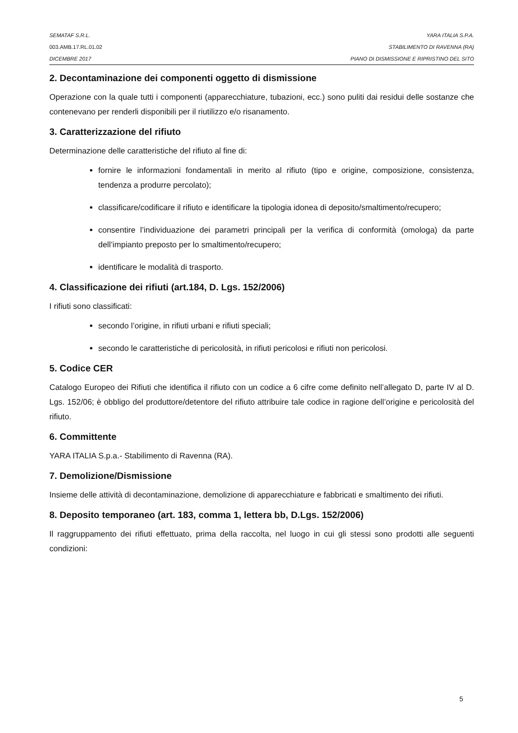SEMATAF S.R.L. YARA ITALIA S.P.A.
003.AMB.17.RL.01.02 STABILIMENTO DI RAVENNA (RA)
DICEMBRE 2017 PIANO DI DISMISSIONE E RIPRISTINO DEL SITO
2. Decontaminazione dei componenti oggetto di dismissione
Operazione con la quale tutti i componenti (apparecchiature, tubazioni, ecc.) sono puliti dai residui delle sostanze che contenevano per renderli disponibili per il riutilizzo e/o risanamento.
3. Caratterizzazione del rifiuto
Determinazione delle caratteristiche del rifiuto al fine di:
fornire le informazioni fondamentali in merito al rifiuto (tipo e origine, composizione, consistenza, tendenza a produrre percolato);
classificare/codificare il rifiuto e identificare la tipologia idonea di deposito/smaltimento/recupero;
consentire l’individuazione dei parametri principali per la verifica di conformità (omologa) da parte dell’impianto preposto per lo smaltimento/recupero;
identificare le modalità di trasporto.
4. Classificazione dei rifiuti (art.184, D. Lgs. 152/2006)
I rifiuti sono classificati:
secondo l’origine, in rifiuti urbani e rifiuti speciali;
secondo le caratteristiche di pericolosità, in rifiuti pericolosi e rifiuti non pericolosi.
5. Codice CER
Catalogo Europeo dei Rifiuti che identifica il rifiuto con un codice a 6 cifre come definito nell’allegato D, parte IV al D. Lgs. 152/06; è obbligo del produttore/detentore del rifiuto attribuire tale codice in ragione dell’origine e pericolosità del rifiuto.
6. Committente
YARA ITALIA S.p.a.- Stabilimento di Ravenna (RA).
7. Demolizione/Dismissione
Insieme delle attività di decontaminazione, demolizione di apparecchiature e fabbricati e smaltimento dei rifiuti.
8. Deposito temporaneo (art. 183, comma 1, lettera bb, D.Lgs. 152/2006)
Il raggruppamento dei rifiuti effettuato, prima della raccolta, nel luogo in cui gli stessi sono prodotti alle seguenti condizioni:
5